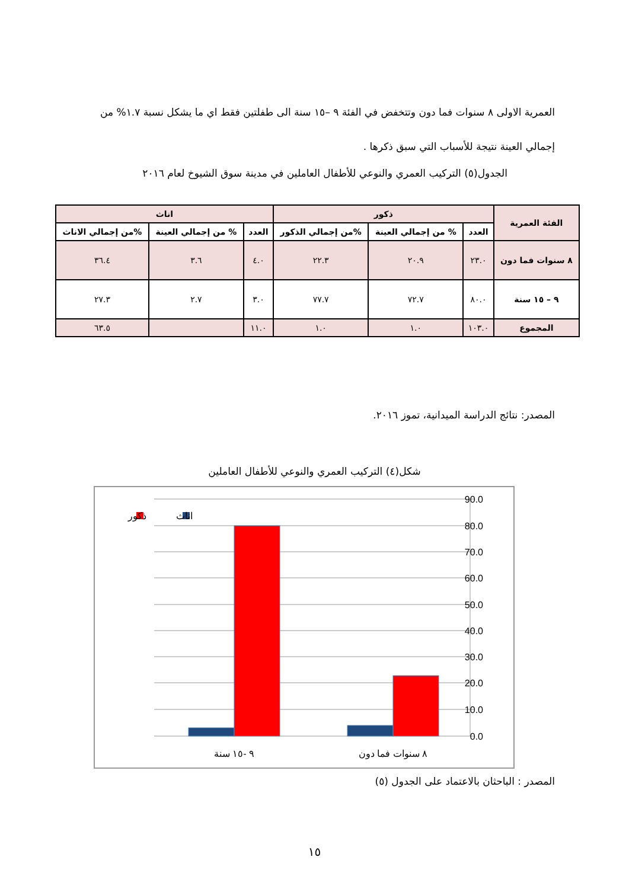العمرية الاولى ٨ سنوات فما دون وتتخفض في الفئة ٩ –١٥ سنة الى طفلتين فقط اي ما يشكل نسبة ١.٧% من إجمالي العينة نتيجة للأسباب التي سبق ذكرها .
الجدول(٥) التركيب العمري والنوعي للأطفال العاملين في مدينة سوق الشيوخ لعام ٢٠١٦
| الفئة العمرية | ذكور | | | اناث | | |
| --- | --- | --- | --- | --- | --- | --- |
| | العدد | % من إجمالي العينة | %من إجمالي الذكور | العدد | % من إجمالي العينة | %من إجمالي الاناث |
| ٨ سنوات فما دون | ٢٣.٠ | ٢٠.٩ | ٢٢.٣ | ٤.٠ | ٣.٦ | ٣٦.٤ |
| ٩ – ١٥ سنة | ٨٠.٠ | ٧٢.٧ | ٧٧.٧ | ٣.٠ | ٢.٧ | ٢٧.٣ |
| المجموع | ١٠٣.٠ | ١.٠ | ١.٠ | ١١.٠ | | ٦٣.٥ |
المصدر: نتائج الدراسة الميدانية، تموز ٢٠١٦.
شكل(٤) التركيب العمري والنوعي للأطفال العاملين
90.0
80.0
70.0
60.0
50.0
40.0
30.0
20.0
10.0
0.0
٩ -١٥ سنة
٨ سنوات فما دون
اناث
ذكور
المصدر : الباحثان بالاعتماد على الجدول (٥)
١٥